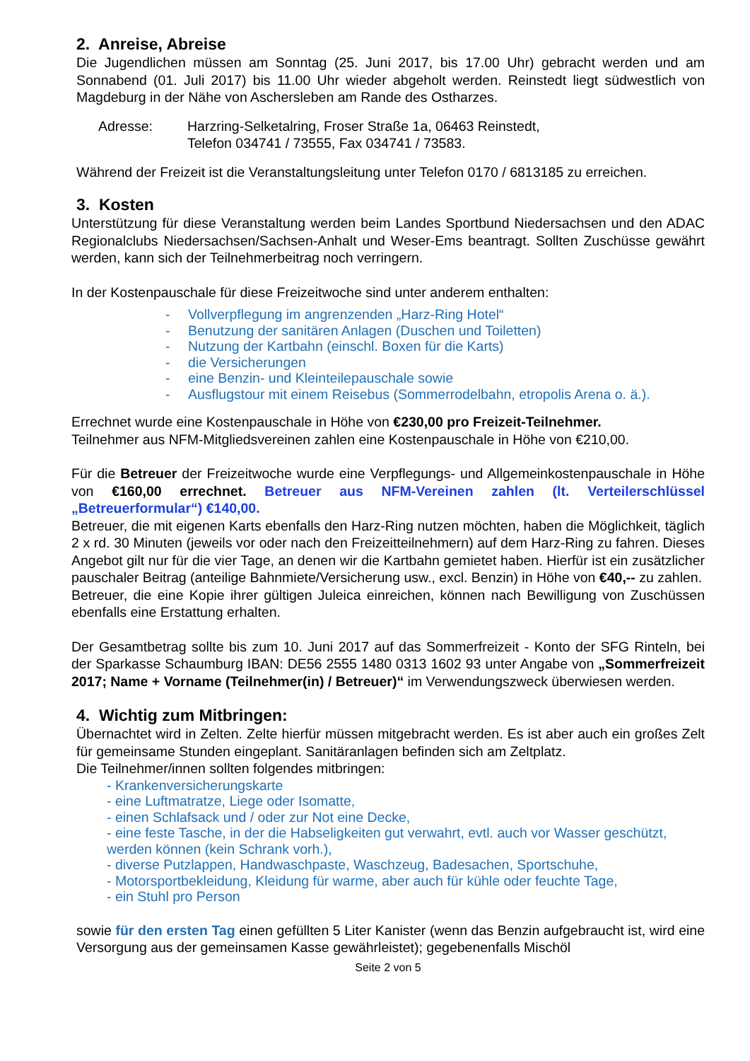2. Anreise, Abreise
Die Jugendlichen müssen am Sonntag (25. Juni 2017, bis 17.00 Uhr) gebracht werden und am Sonnabend (01. Juli 2017) bis 11.00 Uhr wieder abgeholt werden. Reinstedt liegt südwestlich von Magdeburg in der Nähe von Aschersleben am Rande des Ostharzes.
Adresse: Harzring-Selketalring, Froser Straße 1a, 06463 Reinstedt,
Telefon 034741 / 73555, Fax 034741 / 73583.
Während der Freizeit ist die Veranstaltungsleitung unter Telefon 0170 / 6813185 zu erreichen.
3. Kosten
Unterstützung für diese Veranstaltung werden beim Landes Sportbund Niedersachsen und den ADAC Regionalclubs Niedersachsen/Sachsen-Anhalt und Weser-Ems beantragt. Sollten Zuschüsse gewährt werden, kann sich der Teilnehmerbeitrag noch verringern.
In der Kostenpauschale für diese Freizeitwoche sind unter anderem enthalten:
- Vollverpflegung im angrenzenden „Harz-Ring Hotel“
- Benutzung der sanitären Anlagen (Duschen und Toiletten)
- Nutzung der Kartbahn (einschl. Boxen für die Karts)
- die Versicherungen
- eine Benzin- und Kleinteilepauschale sowie
- Ausflugstour mit einem Reisebus (Sommerrodelbahn, etropolis Arena o. ä.).
Errechnet wurde eine Kostenpauschale in Höhe von €230,00 pro Freizeit-Teilnehmer.
Teilnehmer aus NFM-Mitgliedsvereinen zahlen eine Kostenpauschale in Höhe von €210,00.
Für die Betreuer der Freizeitwoche wurde eine Verpflegungs- und Allgemeinkostenpauschale in Höhe von €160,00 errechnet. Betreuer aus NFM-Vereinen zahlen (lt. Verteilerschlüssel „Betreuerformular“) €140,00.
Betreuer, die mit eigenen Karts ebenfalls den Harz-Ring nutzen möchten, haben die Möglichkeit, täglich 2 x rd. 30 Minuten (jeweils vor oder nach den Freizeitteilnehmern) auf dem Harz-Ring zu fahren. Dieses Angebot gilt nur für die vier Tage, an denen wir die Kartbahn gemietet haben. Hierfür ist ein zusätzlicher pauschaler Beitrag (anteilige Bahnmiete/Versicherung usw., excl. Benzin) in Höhe von €40,-- zu zahlen.
Betreuer, die eine Kopie ihrer gültigen Juleica einreichen, können nach Bewilligung von Zuschüssen ebenfalls eine Erstattung erhalten.
Der Gesamtbetrag sollte bis zum 10. Juni 2017 auf das Sommerfreizeit - Konto der SFG Rinteln, bei der Sparkasse Schaumburg IBAN: DE56 2555 1480 0313 1602 93 unter Angabe von „Sommerfreizeit 2017; Name + Vorname (Teilnehmer(in) / Betreuer)“ im Verwendungszweck überwiesen werden.
4. Wichtig zum Mitbringen:
Übernachtet wird in Zelten. Zelte hierfür müssen mitgebracht werden. Es ist aber auch ein großes Zelt für gemeinsame Stunden eingeplant. Sanitäranlagen befinden sich am Zeltplatz.
Die Teilnehmer/innen sollten folgendes mitbringen:
- Krankenversicherungskarte
- eine Luftmatratze, Liege oder Isomatte,
- einen Schlafsack und / oder zur Not eine Decke,
- eine feste Tasche, in der die Habseligkeiten gut verwahrt, evtl. auch vor Wasser geschützt, werden können (kein Schrank vorh.),
- diverse Putzlappen, Handwaschpaste, Waschzeug, Badesachen, Sportschuhe,
- Motorsportbekleidung, Kleidung für warme, aber auch für kühle oder feuchte Tage,
- ein Stuhl pro Person
sowie für den ersten Tag einen gefüllten 5 Liter Kanister (wenn das Benzin aufgebraucht ist, wird eine Versorgung aus der gemeinsamen Kasse gewährleistet); gegebenenfalls Mischöl
Seite 2 von 5